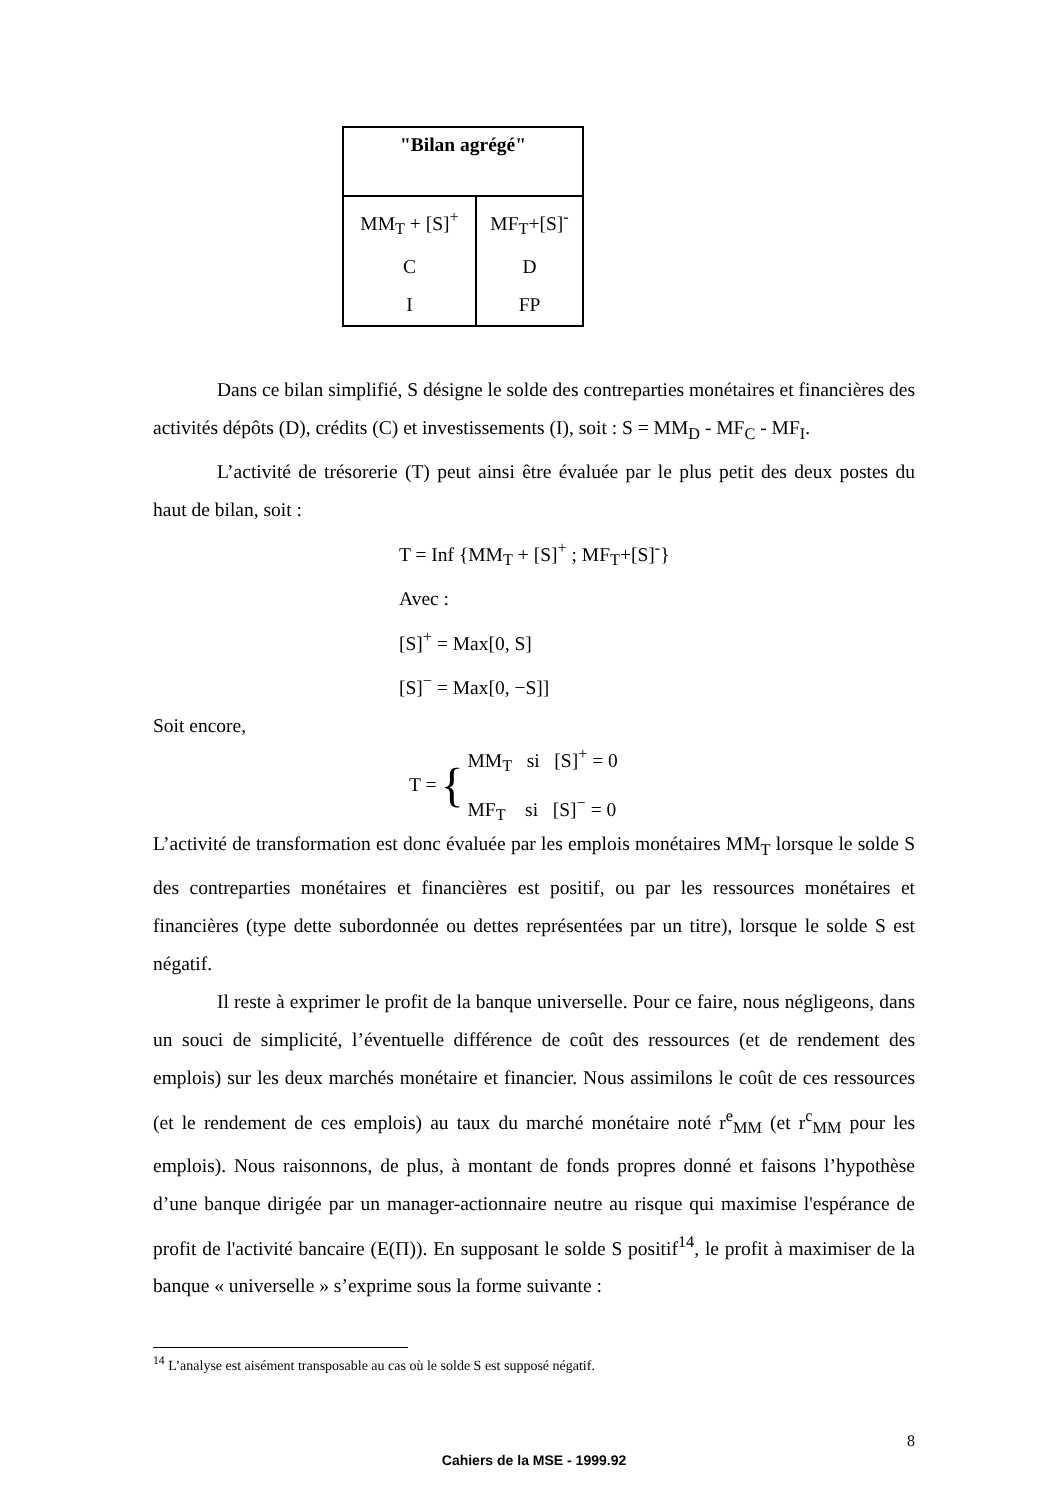| "Bilan agrégé" | |
| --- | --- |
| MM<sub>T</sub> + [S]<sup>+</sup> C I | MF<sub>T</sub>+[S]<sup>-</sup> D FP |
Dans ce bilan simplifié, S désigne le solde des contreparties monétaires et financières des activités dépôts (D), crédits (C) et investissements (I), soit : S = MM<sub>D</sub> - MF<sub>C</sub> - MF<sub>I</sub>.
L’activité de trésorerie (T) peut ainsi être évaluée par le plus petit des deux postes du haut de bilan, soit :
T = Inf {MM<sub>T</sub> + [S]<sup>+</sup> ; MF<sub>T</sub>+[S]<sup>-</sup>}
Avec :
[S]<sup>+</sup> = Max[0, S]
[S]<sup>−</sup> = Max[0, −S]]
Soit encore,
T = { MM<sub>T</sub> si [S]<sup>+</sup> = 0
MF<sub>T</sub> si [S]<sup>−</sup> = 0
L’activité de transformation est donc évaluée par les emplois monétaires MM<sub>T</sub> lorsque le solde S des contreparties monétaires et financières est positif, ou par les ressources monétaires et financières (type dette subordonnée ou dettes représentées par un titre), lorsque le solde S est négatif.
Il reste à exprimer le profit de la banque universelle. Pour ce faire, nous négligeons, dans un souci de simplicité, l’éventuelle différence de coût des ressources (et de rendement des emplois) sur les deux marchés monétaire et financier. Nous assimilons le coût de ces ressources (et le rendement de ces emplois) au taux du marché monétaire noté r<sup>e</sup><sub>MM</sub> (et r<sup>c</sup><sub>MM</sub> pour les emplois). Nous raisonnons, de plus, à montant de fonds propres donné et faisons l’hypothèse d’une banque dirigée par un manager-actionnaire neutre au risque qui maximise l'espérance de profit de l'activité bancaire (E(Π)). En supposant le solde S positif<sup>14</sup>, le profit à maximiser de la banque « universelle » s’exprime sous la forme suivante :
<sup>14</sup> L’analyse est aisément transposable au cas où le solde S est supposé négatif.
8
Cahiers de la MSE - 1999.92